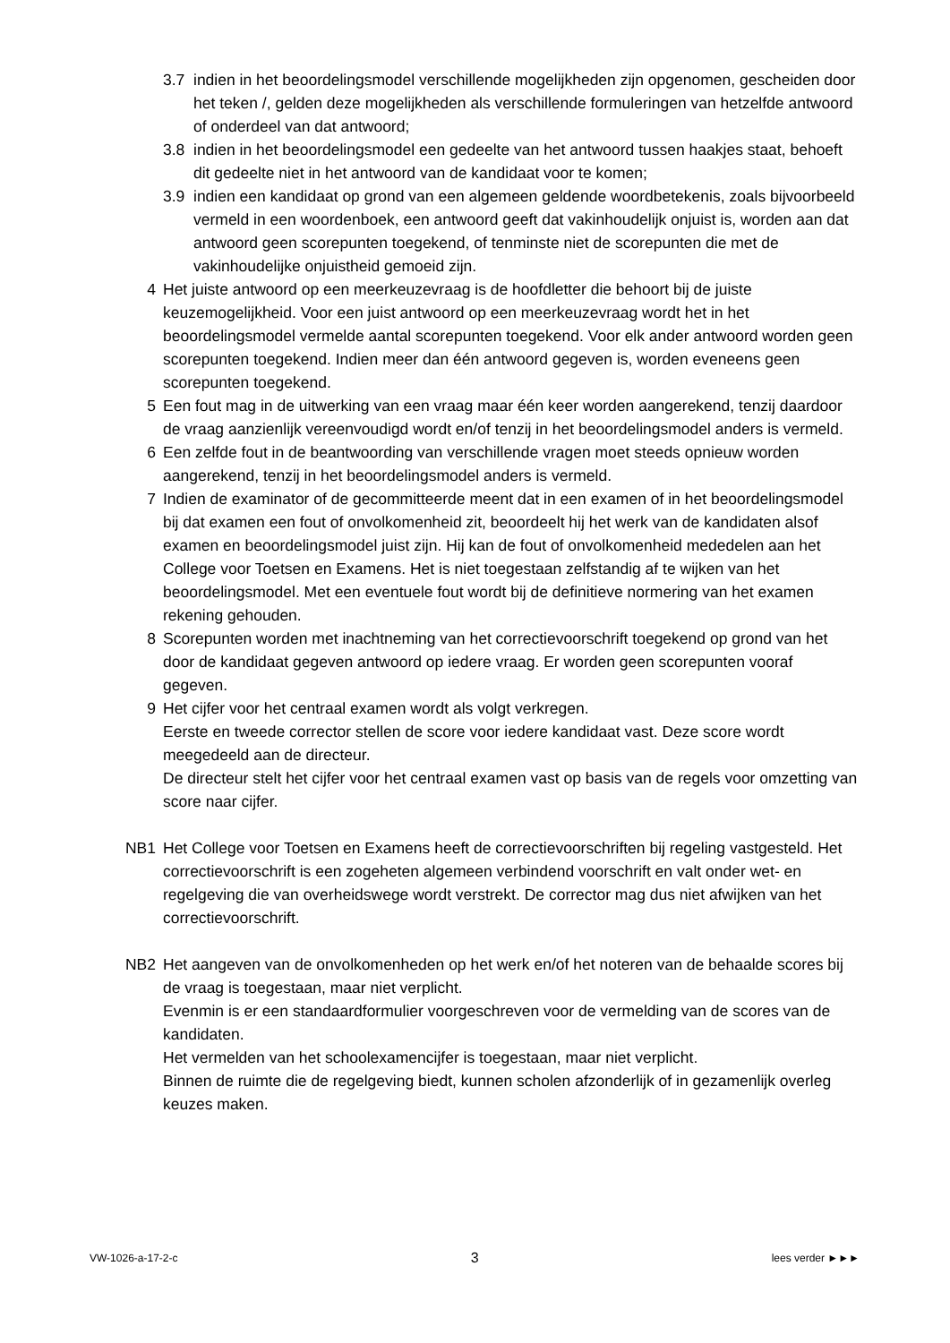3.7 indien in het beoordelingsmodel verschillende mogelijkheden zijn opgenomen, gescheiden door het teken /, gelden deze mogelijkheden als verschillende formuleringen van hetzelfde antwoord of onderdeel van dat antwoord;
3.8 indien in het beoordelingsmodel een gedeelte van het antwoord tussen haakjes staat, behoeft dit gedeelte niet in het antwoord van de kandidaat voor te komen;
3.9 indien een kandidaat op grond van een algemeen geldende woordbetekenis, zoals bijvoorbeeld vermeld in een woordenboek, een antwoord geeft dat vakinhoudelijk onjuist is, worden aan dat antwoord geen scorepunten toegekend, of tenminste niet de scorepunten die met de vakinhoudelijke onjuistheid gemoeid zijn.
4 Het juiste antwoord op een meerkeuzevraag is de hoofdletter die behoort bij de juiste keuzemogelijkheid. Voor een juist antwoord op een meerkeuzevraag wordt het in het beoordelingsmodel vermelde aantal scorepunten toegekend. Voor elk ander antwoord worden geen scorepunten toegekend. Indien meer dan één antwoord gegeven is, worden eveneens geen scorepunten toegekend.
5 Een fout mag in de uitwerking van een vraag maar één keer worden aangerekend, tenzij daardoor de vraag aanzienlijk vereenvoudigd wordt en/of tenzij in het beoordelingsmodel anders is vermeld.
6 Een zelfde fout in de beantwoording van verschillende vragen moet steeds opnieuw worden aangerekend, tenzij in het beoordelingsmodel anders is vermeld.
7 Indien de examinator of de gecommitteerde meent dat in een examen of in het beoordelingsmodel bij dat examen een fout of onvolkomenheid zit, beoordeelt hij het werk van de kandidaten alsof examen en beoordelingsmodel juist zijn. Hij kan de fout of onvolkomenheid mededelen aan het College voor Toetsen en Examens. Het is niet toegestaan zelfstandig af te wijken van het beoordelingsmodel. Met een eventuele fout wordt bij de definitieve normering van het examen rekening gehouden.
8 Scorepunten worden met inachtneming van het correctievoorschrift toegekend op grond van het door de kandidaat gegeven antwoord op iedere vraag. Er worden geen scorepunten vooraf gegeven.
9 Het cijfer voor het centraal examen wordt als volgt verkregen.
Eerste en tweede corrector stellen de score voor iedere kandidaat vast. Deze score wordt meegedeeld aan de directeur.
De directeur stelt het cijfer voor het centraal examen vast op basis van de regels voor omzetting van score naar cijfer.
NB1 Het College voor Toetsen en Examens heeft de correctievoorschriften bij regeling vastgesteld. Het correctievoorschrift is een zogeheten algemeen verbindend voorschrift en valt onder wet- en regelgeving die van overheidswege wordt verstrekt. De corrector mag dus niet afwijken van het correctievoorschrift.
NB2 Het aangeven van de onvolkomenheden op het werk en/of het noteren van de behaalde scores bij de vraag is toegestaan, maar niet verplicht.
Evenmin is er een standaardformulier voorgeschreven voor de vermelding van de scores van de kandidaten.
Het vermelden van het schoolexamencijfer is toegestaan, maar niet verplicht.
Binnen de ruimte die de regelgeving biedt, kunnen scholen afzonderlijk of in gezamenlijk overleg keuzes maken.
VW-1026-a-17-2-c 3 lees verder ►►►